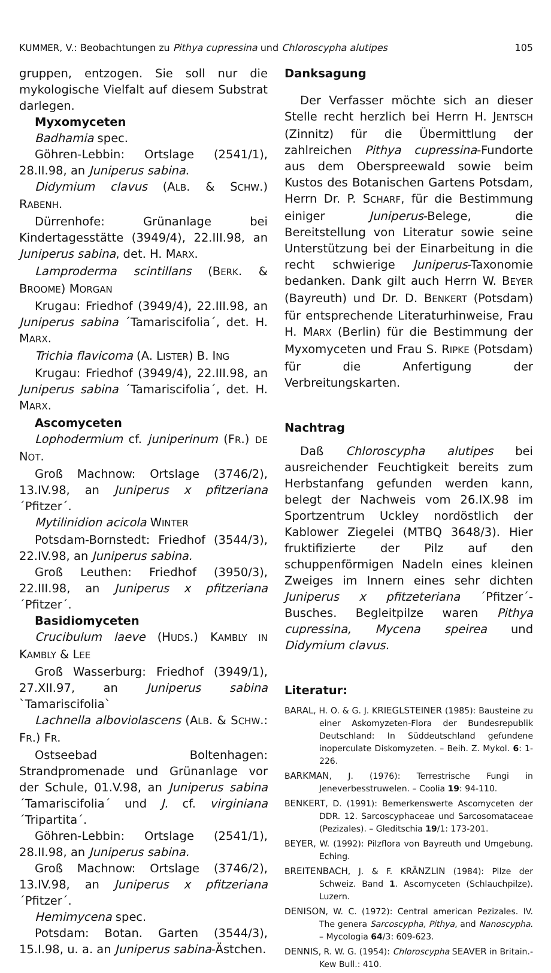KUMMER, V.: Beobachtungen zu Pithya cupressina und Chloroscypha alutipes 105
gruppen, entzogen. Sie soll nur die mykologische Vielfalt auf diesem Substrat darlegen.
Myxomyceten
Badhamia spec.
Göhren-Lebbin: Ortslage (2541/1), 28.II.98, an Juniperus sabina.
Didymium clavus (ALB. & SCHW.) RABENH.
Dürrenhofe: Grünanlage bei Kindertagesstätte (3949/4), 22.III.98, an Juniperus sabina, det. H. MARX.
Lamproderma scintillans (BERK. & BROOME) MORGAN
Krugau: Friedhof (3949/4), 22.III.98, an Juniperus sabina ´Tamariscifolia´, det. H. MARX.
Trichia flavicoma (A. LISTER) B. ING
Krugau: Friedhof (3949/4), 22.III.98, an Juniperus sabina ´Tamariscifolia´, det. H. MARX.
Ascomyceten
Lophodermium cf. juniperinum (FR.) DE NOT.
Groß Machnow: Ortslage (3746/2), 13.IV.98, an Juniperus x pfitzeriana ´Pfitzer´.
Mytilinidion acicola WINTER
Potsdam-Bornstedt: Friedhof (3544/3), 22.IV.98, an Juniperus sabina.
Groß Leuthen: Friedhof (3950/3), 22.III.98, an Juniperus x pfitzeriana ´Pfitzer´.
Basidiomyceten
Crucibulum laeve (HUDS.) KAMBLY IN KAMBLY & LEE
Groß Wasserburg: Friedhof (3949/1), 27.XII.97, an Juniperus sabina `Tamariscifolia`
Lachnella alboviolascens (ALB. & SCHW.: FR.) FR.
Ostseebad Boltenhagen: Strandpromenade und Grünanlage vor der Schule, 01.V.98, an Juniperus sabina ´Tamariscifolia´ und J. cf. virginiana ´Tripartita´.
Göhren-Lebbin: Ortslage (2541/1), 28.II.98, an Juniperus sabina.
Groß Machnow: Ortslage (3746/2), 13.IV.98, an Juniperus x pfitzeriana ´Pfitzer´.
Hemimycena spec.
Potsdam: Botan. Garten (3544/3), 15.I.98, u. a. an Juniperus sabina-Ästchen.
Danksagung
Der Verfasser möchte sich an dieser Stelle recht herzlich bei Herrn H. JENTSCH (Zinnitz) für die Übermittlung der zahlreichen Pithya cupressina-Fundorte aus dem Oberspreewald sowie beim Kustos des Botanischen Gartens Potsdam, Herrn Dr. P. SCHARF, für die Bestimmung einiger Juniperus-Belege, die Bereitstellung von Literatur sowie seine Unterstützung bei der Einarbeitung in die recht schwierige Juniperus-Taxonomie bedanken. Dank gilt auch Herrn W. BEYER (Bayreuth) und Dr. D. BENKERT (Potsdam) für entsprechende Literaturhinweise, Frau H. MARX (Berlin) für die Bestimmung der Myxomyceten und Frau S. RIPKE (Potsdam) für die Anfertigung der Verbreitungskarten.
Nachtrag
Daß Chloroscypha alutipes bei ausreichender Feuchtigkeit bereits zum Herbstanfang gefunden werden kann, belegt der Nachweis vom 26.IX.98 im Sportzentrum Uckley nordöstlich der Kablower Ziegelei (MTBQ 3648/3). Hier fruktifizierte der Pilz auf den schuppenförmigen Nadeln eines kleinen Zweiges im Innern eines sehr dichten Juniperus x pfitzeteriana ´Pfitzer´-Busches. Begleitpilze waren Pithya cupressina, Mycena speirea und Didymium clavus.
Literatur:
BARAL, H. O. & G. J. KRIEGLSTEINER (1985): Bausteine zu einer Askomyzeten-Flora der Bundesrepublik Deutschland: In Süddeutschland gefundene inoperculate Diskomyzeten. – Beih. Z. Mykol. 6: 1-226.
BARKMAN, J. (1976): Terrestrische Fungi in Jeneverbesstruwelen. – Coolia 19: 94-110.
BENKERT, D. (1991): Bemerkenswerte Ascomyceten der DDR. 12. Sarcoscyphaceae und Sarcosomataceae (Pezizales). – Gleditschia 19/1: 173-201.
BEYER, W. (1992): Pilzflora von Bayreuth und Umgebung. Eching.
BREITENBACH, J. & F. KRÄNZLIN (1984): Pilze der Schweiz. Band 1. Ascomyceten (Schlauchpilze). Luzern.
DENISON, W. C. (1972): Central american Pezizales. IV. The genera Sarcoscypha, Pithya, and Nanoscypha. – Mycologia 64/3: 609-623.
DENNIS, R. W. G. (1954): Chloroscypha SEAVER in Britain.- Kew Bull.: 410.